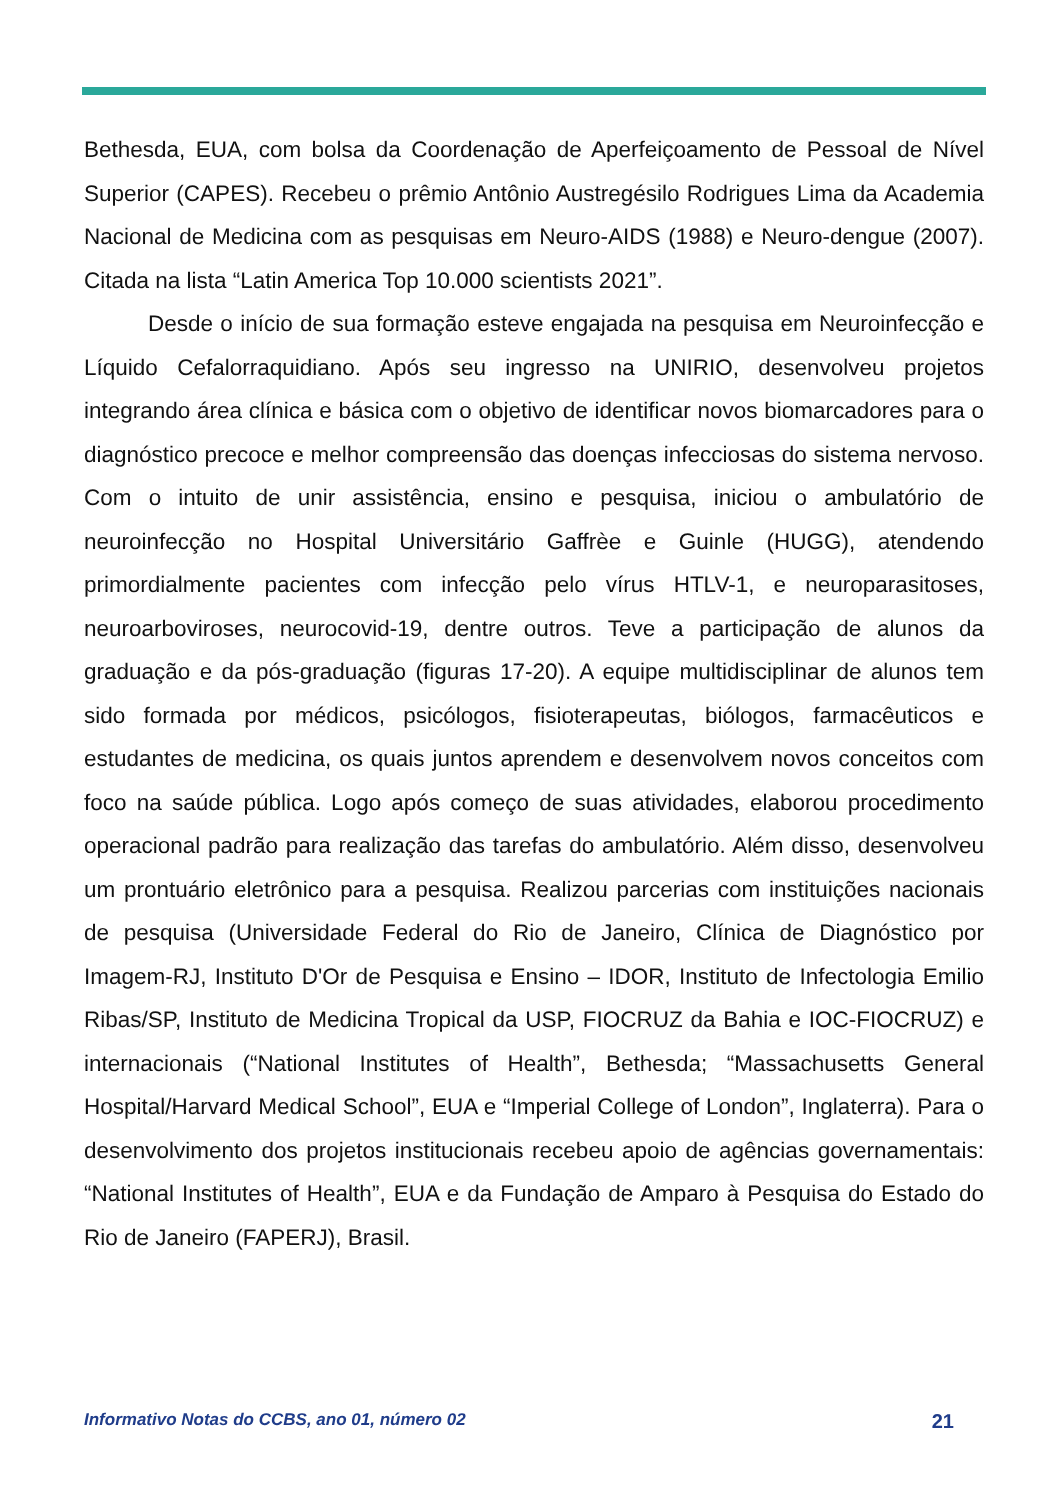Bethesda, EUA, com bolsa da Coordenação de Aperfeiçoamento de Pessoal de Nível Superior (CAPES). Recebeu o prêmio Antônio Austregésilo Rodrigues Lima da Academia Nacional de Medicina com as pesquisas em Neuro-AIDS (1988) e Neuro-dengue (2007). Citada na lista “Latin America Top 10.000 scientists 2021”.
Desde o início de sua formação esteve engajada na pesquisa em Neuroinfecção e Líquido Cefalorraquidiano. Após seu ingresso na UNIRIO, desenvolveu projetos integrando área clínica e básica com o objetivo de identificar novos biomarcadores para o diagnóstico precoce e melhor compreensão das doenças infecciosas do sistema nervoso. Com o intuito de unir assistência, ensino e pesquisa, iniciou o ambulatório de neuroinfecção no Hospital Universitário Gaffrèe e Guinle (HUGG), atendendo primordialmente pacientes com infecção pelo vírus HTLV-1, e neuroparasitoses, neuroarboviroses, neurocovid-19, dentre outros. Teve a participação de alunos da graduação e da pós-graduação (figuras 17-20). A equipe multidisciplinar de alunos tem sido formada por médicos, psicólogos, fisioterapeutas, biólogos, farmacêuticos e estudantes de medicina, os quais juntos aprendem e desenvolvem novos conceitos com foco na saúde pública. Logo após começo de suas atividades, elaborou procedimento operacional padrão para realização das tarefas do ambulatório. Além disso, desenvolveu um prontuário eletrônico para a pesquisa. Realizou parcerias com instituições nacionais de pesquisa (Universidade Federal do Rio de Janeiro, Clínica de Diagnóstico por Imagem-RJ, Instituto D'Or de Pesquisa e Ensino – IDOR, Instituto de Infectologia Emilio Ribas/SP, Instituto de Medicina Tropical da USP, FIOCRUZ da Bahia e IOC-FIOCRUZ) e internacionais (“National Institutes of Health”, Bethesda; “Massachusetts General Hospital/Harvard Medical School”, EUA e “Imperial College of London”, Inglaterra). Para o desenvolvimento dos projetos institucionais recebeu apoio de agências governamentais: “National Institutes of Health”, EUA e da Fundação de Amparo à Pesquisa do Estado do Rio de Janeiro (FAPERJ), Brasil.
Informativo Notas do CCBS, ano 01, número 02 21